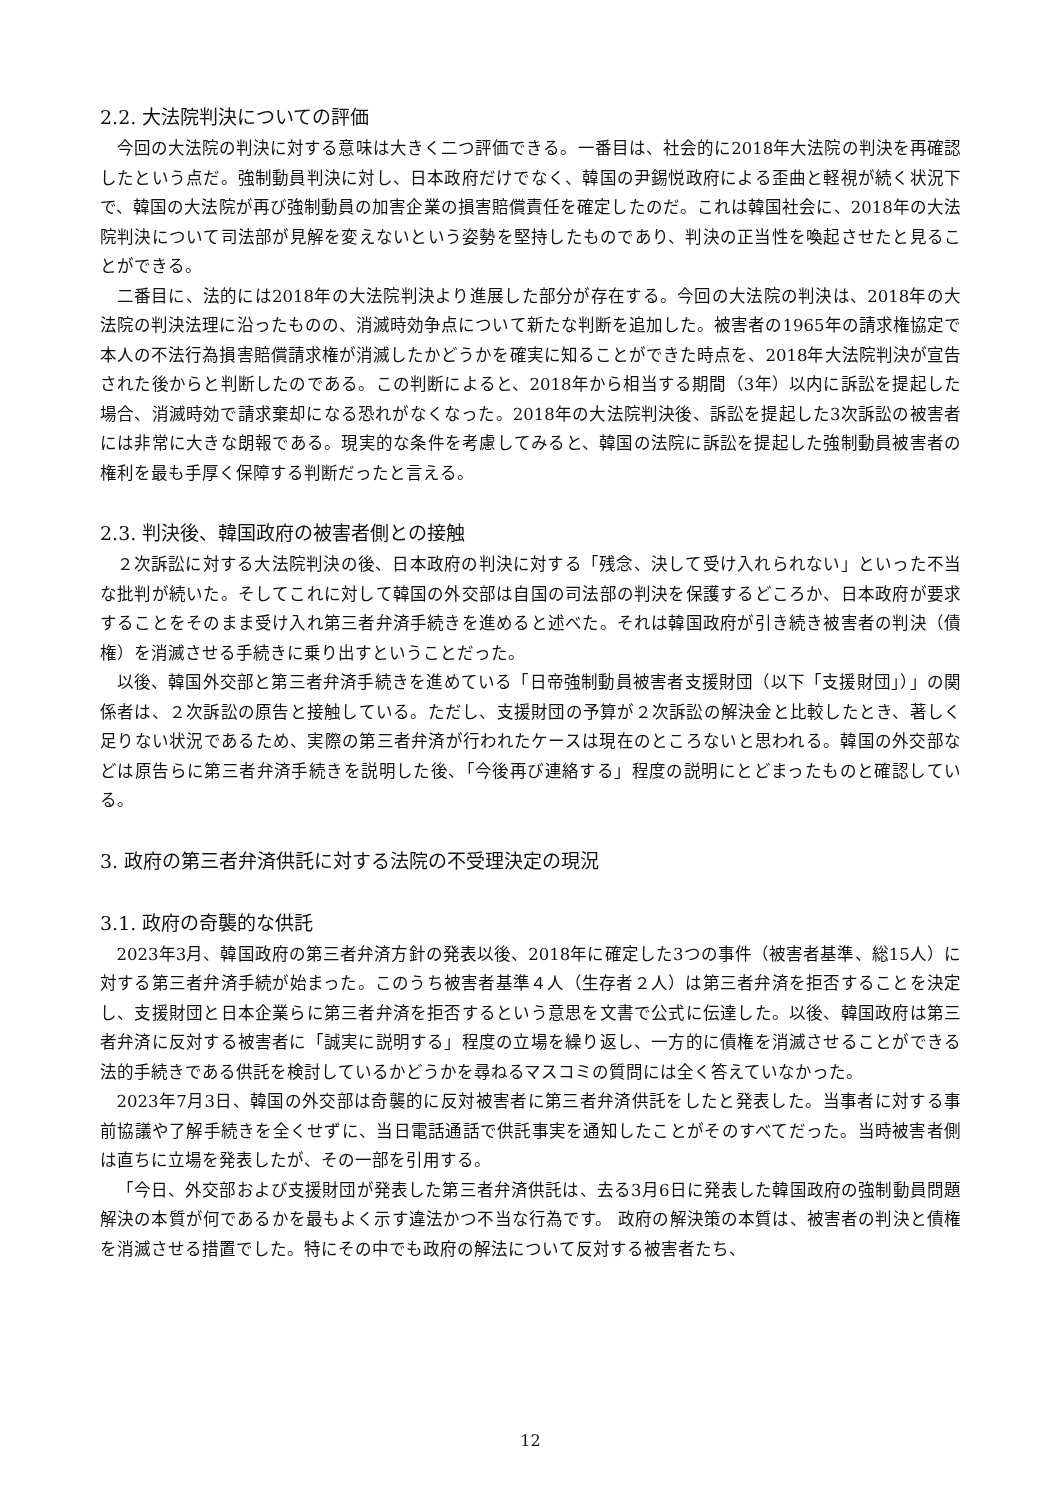2.2. 大法院判決についての評価
今回の大法院の判決に対する意味は大きく二つ評価できる。一番目は、社会的に2018年大法院の判決を再確認したという点だ。強制動員判決に対し、日本政府だけでなく、韓国の尹錫悦政府による歪曲と軽視が続く状況下で、韓国の大法院が再び強制動員の加害企業の損害賠償責任を確定したのだ。これは韓国社会に、2018年の大法院判決について司法部が見解を変えないという姿勢を堅持したものであり、判決の正当性を喚起させたと見ることができる。
二番目に、法的には2018年の大法院判決より進展した部分が存在する。今回の大法院の判決は、2018年の大法院の判決法理に沿ったものの、消滅時効争点について新たな判断を追加した。被害者の1965年の請求権協定で本人の不法行為損害賠償請求権が消滅したかどうかを確実に知ることができた時点を、2018年大法院判決が宣告された後からと判断したのである。この判断によると、2018年から相当する期間（3年）以内に訴訟を提起した場合、消滅時効で請求棄却になる恐れがなくなった。2018年の大法院判決後、訴訟を提起した3次訴訟の被害者には非常に大きな朗報である。現実的な条件を考慮してみると、韓国の法院に訴訟を提起した強制動員被害者の権利を最も手厚く保障する判断だったと言える。
2.3. 判決後、韓国政府の被害者側との接触
２次訴訟に対する大法院判決の後、日本政府の判決に対する「残念、決して受け入れられない」といった不当な批判が続いた。そしてこれに対して韓国の外交部は自国の司法部の判決を保護するどころか、日本政府が要求することをそのまま受け入れ第三者弁済手続きを進めると述べた。それは韓国政府が引き続き被害者の判決（債権）を消滅させる手続きに乗り出すということだった。
以後、韓国外交部と第三者弁済手続きを進めている「日帝強制動員被害者支援財団（以下「支援財団」）」の関係者は、２次訴訟の原告と接触している。ただし、支援財団の予算が２次訴訟の解決金と比較したとき、著しく足りない状況であるため、実際の第三者弁済が行われたケースは現在のところないと思われる。韓国の外交部などは原告らに第三者弁済手続きを説明した後、「今後再び連絡する」程度の説明にとどまったものと確認している。
3. 政府の第三者弁済供託に対する法院の不受理決定の現況
3.1. 政府の奇襲的な供託
2023年3月、韓国政府の第三者弁済方針の発表以後、2018年に確定した3つの事件（被害者基準、総15人）に対する第三者弁済手続が始まった。このうち被害者基準４人（生存者２人）は第三者弁済を拒否することを決定し、支援財団と日本企業らに第三者弁済を拒否するという意思を文書で公式に伝達した。以後、韓国政府は第三者弁済に反対する被害者に「誠実に説明する」程度の立場を繰り返し、一方的に債権を消滅させることができる法的手続きである供託を検討しているかどうかを尋ねるマスコミの質問には全く答えていなかった。
2023年7月3日、韓国の外交部は奇襲的に反対被害者に第三者弁済供託をしたと発表した。当事者に対する事前協議や了解手続きを全くせずに、当日電話通話で供託事実を通知したことがそのすべてだった。当時被害者側は直ちに立場を発表したが、その一部を引用する。
「今日、外交部および支援財団が発表した第三者弁済供託は、去る3月6日に発表した韓国政府の強制動員問題解決の本質が何であるかを最もよく示す違法かつ不当な行為です。 政府の解決策の本質は、被害者の判決と債権を消滅させる措置でした。特にその中でも政府の解法について反対する被害者たち、
12